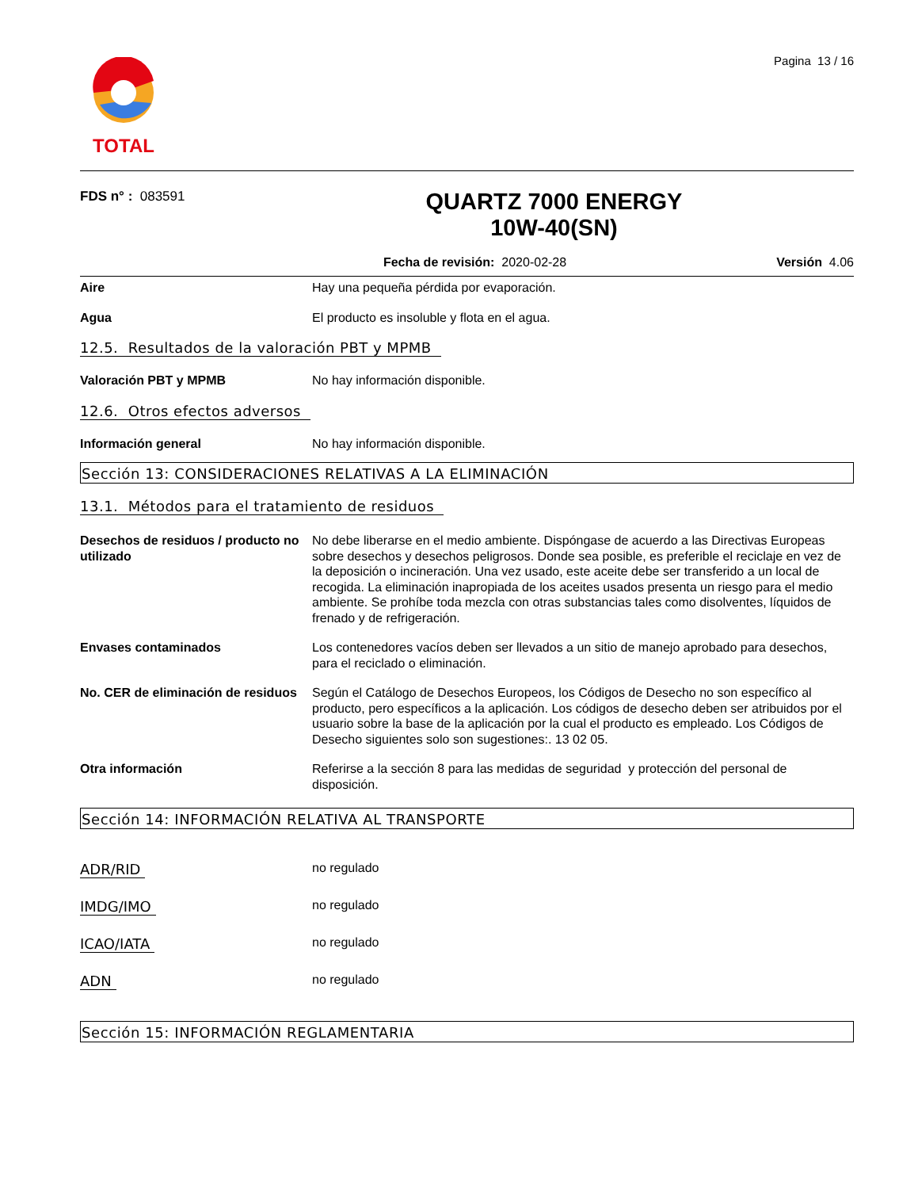Pagina 13 / 16
TOTAL
FDS n° : 083591
QUARTZ 7000 ENERGY
10W-40(SN)
Fecha de revisión: 2020-02-28 Versión 4.06
Aire Hay una pequeña pérdida por evaporación.
Agua El producto es insoluble y flota en el agua.
12.5. Resultados de la valoración PBT y MPMB
Valoración PBT y MPMB No hay información disponible.
12.6. Otros efectos adversos
Información general No hay información disponible.
Sección 13: CONSIDERACIONES RELATIVAS A LA ELIMINACIÓN
13.1. Métodos para el tratamiento de residuos
Desechos de residuos / producto no utilizado
No debe liberarse en el medio ambiente. Dispóngase de acuerdo a las Directivas Europeas sobre desechos y desechos peligrosos. Donde sea posible, es preferible el reciclaje en vez de la deposición o incineración. Una vez usado, este aceite debe ser transferido a un local de recogida. La eliminación inapropiada de los aceites usados presenta un riesgo para el medio ambiente. Se prohíbe toda mezcla con otras substancias tales como disolventes, líquidos de frenado y de refrigeración.
Envases contaminados Los contenedores vacíos deben ser llevados a un sitio de manejo aprobado para desechos, para el reciclado o eliminación.
No. CER de eliminación de residuos
Según el Catálogo de Desechos Europeos, los Códigos de Desecho no son específico al producto, pero específicos a la aplicación. Los códigos de desecho deben ser atribuidos por el usuario sobre la base de la aplicación por la cual el producto es empleado. Los Códigos de Desecho siguientes solo son sugestiones:. 13 02 05.
Otra información Referirse a la sección 8 para las medidas de seguridad y protección del personal de disposición.
Sección 14: INFORMACIÓN RELATIVA AL TRANSPORTE
ADR/RID no regulado
IMDG/IMO no regulado
ICAO/IATA no regulado
ADN no regulado
Sección 15: INFORMACIÓN REGLAMENTARIA